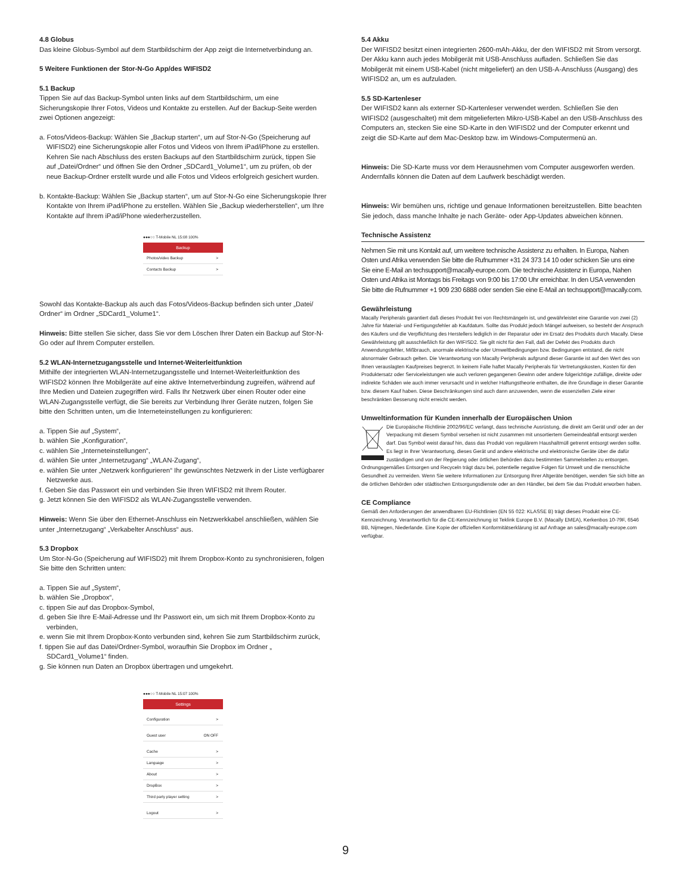4.8 Globus
Das kleine Globus-Symbol auf dem Startbildschirm der App zeigt die Internetverbindung an.
5 Weitere Funktionen der Stor-N-Go App/des WIFISD2
5.1 Backup
Tippen Sie auf das Backup-Symbol unten links auf dem Startbildschirm, um eine Sicherungskopie Ihrer Fotos, Videos und Kontakte zu erstellen. Auf der Backup-Seite werden zwei Optionen angezeigt:
a. Fotos/Videos-Backup: Wählen Sie „Backup starten“, um auf Stor-N-Go (Speicherung auf WIFISD2) eine Sicherungskopie aller Fotos und Videos von Ihrem iPad/iPhone zu erstellen. Kehren Sie nach Abschluss des ersten Backups auf den Startbildschirm zurück, tippen Sie auf „Datei/Ordner“ und öffnen Sie den Ordner „SDCard1_Volume1“, um zu prüfen, ob der neue Backup-Ordner erstellt wurde und alle Fotos und Videos erfolgreich gesichert wurden.
b. Kontakte-Backup: Wählen Sie „Backup starten“, um auf Stor-N-Go eine Sicherungskopie Ihrer Kontakte von Ihrem iPad/iPhone zu erstellen. Wählen Sie „Backup wiederherstellen“, um Ihre Kontakte auf Ihrem iPad/iPhone wiederherzustellen.
●●●○○ T-Mobile NL 15:08 100%
Backup
Photos/video Backup >
Contacts Backup >
Sowohl das Kontakte-Backup als auch das Fotos/Videos-Backup befinden sich unter „Datei/ Ordner“ im Ordner „SDCard1_Volume1“.
Hinweis: Bitte stellen Sie sicher, dass Sie vor dem Löschen Ihrer Daten ein Backup auf Stor-N-Go oder auf Ihrem Computer erstellen.
5.2 WLAN-Internetzugangsstelle und Internet-Weiterleitfunktion
Mithilfe der integrierten WLAN-Internetzugangsstelle und Internet-Weiterleitfunktion des WIFISD2 können Ihre Mobilgeräte auf eine aktive Internetverbindung zugreifen, während auf Ihre Medien und Dateien zugegriffen wird. Falls Ihr Netzwerk über einen Router oder eine WLAN-Zugangsstelle verfügt, die Sie bereits zur Verbindung Ihrer Geräte nutzen, folgen Sie bitte den Schritten unten, um die Interneteinstellungen zu konfigurieren:
a. Tippen Sie auf „System“,
b. wählen Sie „Konfiguration“,
c. wählen Sie „Interneteinstellungen“,
d. wählen Sie unter „Internetzugang“ „WLAN-Zugang“,
e. wählen Sie unter „Netzwerk konfigurieren“ Ihr gewünschtes Netzwerk in der Liste verfügbarer Netzwerke aus.
f. Geben Sie das Passwort ein und verbinden Sie Ihren WIFISD2 mit Ihrem Router.
g. Jetzt können Sie den WIFISD2 als WLAN-Zugangsstelle verwenden.
Hinweis: Wenn Sie über den Ethernet-Anschluss ein Netzwerkkabel anschließen, wählen Sie unter „Internetzugang“ „Verkabelter Anschluss“ aus.
5.3 Dropbox
Um Stor-N-Go (Speicherung auf WIFISD2) mit Ihrem Dropbox-Konto zu synchronisieren, folgen Sie bitte den Schritten unten:
a. Tippen Sie auf „System“,
b. wählen Sie „Dropbox“,
c. tippen Sie auf das Dropbox-Symbol,
d. geben Sie Ihre E-Mail-Adresse und Ihr Passwort ein, um sich mit Ihrem Dropbox-Konto zu verbinden,
e. wenn Sie mit Ihrem Dropbox-Konto verbunden sind, kehren Sie zum Startbildschirm zurück,
f. tippen Sie auf das Datei/Ordner-Symbol, woraufhin Sie Dropbox im Ordner „ SDCard1_Volume1“ finden.
g. Sie können nun Daten an Dropbox übertragen und umgekehrt.
●●●○○ T-Mobile NL 15:07 100%
Settings
Configuration >
Guest user ON OFF
Cache >
Language >
About >
DropBox >
Third party player setting >
Logout >
5.4 Akku
Der WIFISD2 besitzt einen integrierten 2600-mAh-Akku, der den WIFISD2 mit Strom versorgt. Der Akku kann auch jedes Mobilgerät mit USB-Anschluss aufladen. Schließen Sie das Mobilgerät mit einem USB-Kabel (nicht mitgeliefert) an den USB-A-Anschluss (Ausgang) des WIFISD2 an, um es aufzuladen.
5.5 SD-Kartenleser
Der WIFISD2 kann als externer SD-Kartenleser verwendet werden. Schließen Sie den WIFISD2 (ausgeschaltet) mit dem mitgelieferten Mikro-USB-Kabel an den USB-Anschluss des Computers an, stecken Sie eine SD-Karte in den WIFISD2 und der Computer erkennt und zeigt die SD-Karte auf dem Mac-Desktop bzw. im Windows-Computermenü an.
Hinweis: Die SD-Karte muss vor dem Herausnehmen vom Computer ausgeworfen werden. Andernfalls können die Daten auf dem Laufwerk beschädigt werden.
Hinweis: Wir bemühen uns, richtige und genaue Informationen bereitzustellen. Bitte beachten Sie jedoch, dass manche Inhalte je nach Geräte- oder App-Updates abweichen können.
Technische Assistenz
Nehmen Sie mit uns Kontakt auf, um weitere technische Assistenz zu erhalten. In Europa, Nahen Osten und Afrika verwenden Sie bitte die Rufnummer +31 24 373 14 10 oder schicken Sie uns eine Sie eine E-Mail an techsupport@macally-europe.com. Die technische Assistenz in Europa, Nahen Osten und Afrika ist Montags bis Freitags von 9:00 bis 17:00 Uhr erreichbar. In den USA verwenden Sie bitte die Rufnummer +1 909 230 6888 oder senden Sie eine E-Mail an techsupport@macally.com.
Gewährleistung
Macally Peripherals garantiert daß dieses Produkt frei von Rechtsmängeln ist, und gewährleistet eine Garantie von zwei (2) Jahre für Material- und Fertigungsfehler ab Kaufdatum. Sollte das Produkt jedoch Mängel aufweisen, so besteht der Anspruch des Käufers und die Verpflichtung des Herstellers lediglich in der Reparatur oder im Ersatz des Produkts durch Macally. Diese Gewährleistung gilt ausschließlich für den WIFISD2. Sie gilt nicht für den Fall, daß der Defekt des Produkts durch Anwendungsfehler, Mißbrauch, anormale elektrische oder Umweltbedingungen bzw. Bedingungen entstand, die nicht alsnormaler Gebrauch gelten. Die Verantwortung von Macally Peripherals aufgrund dieser Garantie ist auf den Wert des von Ihnen verauslagten Kaufpreises begrenzt. In keinem Falle haftet Macally Peripherals für Vertretungskosten, Kosten für den Produktersatz oder Serviceleistungen wie auch verloren gegangenen Gewinn oder andere folgerichtige zufällige, direkte oder indirekte Schäden wie auch immer verursacht und in welcher Haftungstheorie enthalten, die ihre Grundlage in dieser Garantie bzw. diesem Kauf haben. Diese Beschränkungen sind auch dann anzuwenden, wenn die essenziellen Ziele einer beschränkten Besserung nicht erreicht werden.
Umweltinformation für Kunden innerhalb der Europäischen Union
Die Europäische Richtlinie 2002/96/EC verlangt, dass technische Ausrüstung, die direkt am Gerät und/ oder an der Verpackung mit diesem Symbol versehen ist nicht zusammen mit unsortiertem Gemeindeabfall entsorgt werden darf. Das Symbol weist darauf hin, dass das Produkt von regulärem Haushaltmüll getrennt entsorgt werden sollte. Es liegt in Ihrer Verantwortung, dieses Gerät und andere elektrische und elektronische Geräte über die dafür zuständigen und von der Regierung oder örtlichen Behörden dazu bestimmten Sammelstellen zu entsorgen. Ordnungsgemäßes Entsorgen und Recyceln trägt dazu bei, potentielle negative Folgen für Umwelt und die menschliche Gesundheit zu vermeiden. Wenn Sie weitere Informationen zur Entsorgung Ihrer Altgeräte benötigen, wenden Sie sich bitte an die örtlichen Behörden oder städtischen Entsorgungsdienste oder an den Händler, bei dem Sie das Produkt erworben haben.
CE Compliance
Gemäß den Anforderungen der anwendbaren EU-Richtlinien (EN 55 022: KLASSE B) trägt dieses Produkt eine CE-Kennzeichnung. Verantwortlich für die CE-Kennzeichnung ist Teklink Europe B.V. (Macally EMEA), Kerkenbos 10-79F, 6546 BB, Nijmegen, Niederlande. Eine Kopie der offiziellen Konformitätserklärung ist auf Anfrage an sales@macally-europe.com verfügbar.
9